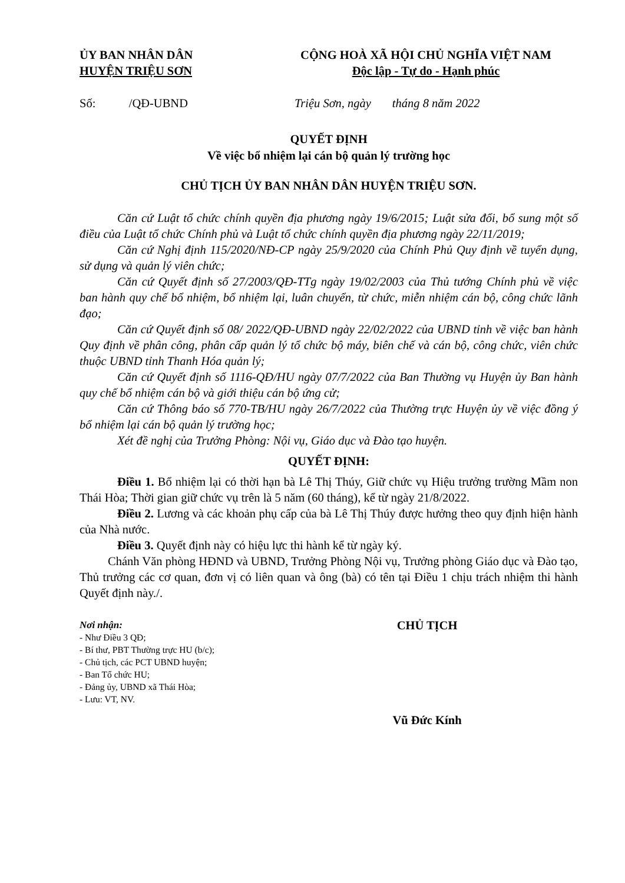ỦY BAN NHÂN DÂN
HUYỆN TRIỆU SƠN
CỘNG HOÀ XÃ HỘI CHỦ NGHĨA VIỆT NAM
Độc lập - Tự do - Hạnh phúc
Số: /QĐ-UBND Triệu Sơn, ngày tháng 8 năm 2022
QUYẾT ĐỊNH
Về việc bổ nhiệm lại cán bộ quản lý trường học
CHỦ TỊCH ỦY BAN NHÂN DÂN HUYỆN TRIỆU SƠN.
Căn cứ Luật tổ chức chính quyền địa phương ngày 19/6/2015; Luật sửa đổi, bổ sung một số điều của Luật tổ chức Chính phủ và Luật tổ chức chính quyền địa phương ngày 22/11/2019;
Căn cứ Nghị định 115/2020/NĐ-CP ngày 25/9/2020 của Chính Phủ Quy định về tuyển dụng, sử dụng và quản lý viên chức;
Căn cứ Quyết định số 27/2003/QĐ-TTg ngày 19/02/2003 của Thủ tướng Chính phủ về việc ban hành quy chế bổ nhiệm, bổ nhiệm lại, luân chuyển, từ chức, miễn nhiệm cán bộ, công chức lãnh đạo;
Căn cứ Quyết định số 08/ 2022/QĐ-UBND ngày 22/02/2022 của UBND tỉnh về việc ban hành Quy định về phân công, phân cấp quản lý tổ chức bộ máy, biên chế và cán bộ, công chức, viên chức thuộc UBND tỉnh Thanh Hóa quản lý;
Căn cứ Quyết định số 1116-QĐ/HU ngày 07/7/2022 của Ban Thường vụ Huyện ủy Ban hành quy chế bổ nhiệm cán bộ và giới thiệu cán bộ ứng cử;
Căn cứ Thông báo số 770-TB/HU ngày 26/7/2022 của Thường trực Huyện ủy về việc đồng ý bổ nhiệm lại cán bộ quản lý trường học;
Xét đề nghị của Trưởng Phòng: Nội vụ, Giáo dục và Đào tạo huyện.
QUYẾT ĐỊNH:
Điều 1. Bổ nhiệm lại có thời hạn bà Lê Thị Thúy, Giữ chức vụ Hiệu trưởng trường Mầm non Thái Hòa; Thời gian giữ chức vụ trên là 5 năm (60 tháng), kể từ ngày 21/8/2022.
Điều 2. Lương và các khoản phụ cấp của bà Lê Thị Thúy được hưởng theo quy định hiện hành của Nhà nước.
Điều 3. Quyết định này có hiệu lực thi hành kể từ ngày ký.
Chánh Văn phòng HĐND và UBND, Trưởng Phòng Nội vụ, Trưởng phòng Giáo dục và Đào tạo, Thủ trưởng các cơ quan, đơn vị có liên quan và ông (bà) có tên tại Điều 1 chịu trách nhiệm thi hành Quyết định này./.
Nơi nhận:
- Như Điều 3 QĐ;
- Bí thư, PBT Thường trực HU (b/c);
- Chủ tịch, các PCT UBND huyện;
- Ban Tổ chức HU;
- Đảng ủy, UBND xã Thái Hòa;
- Lưu: VT, NV.
CHỦ TỊCH
Vũ Đức Kính